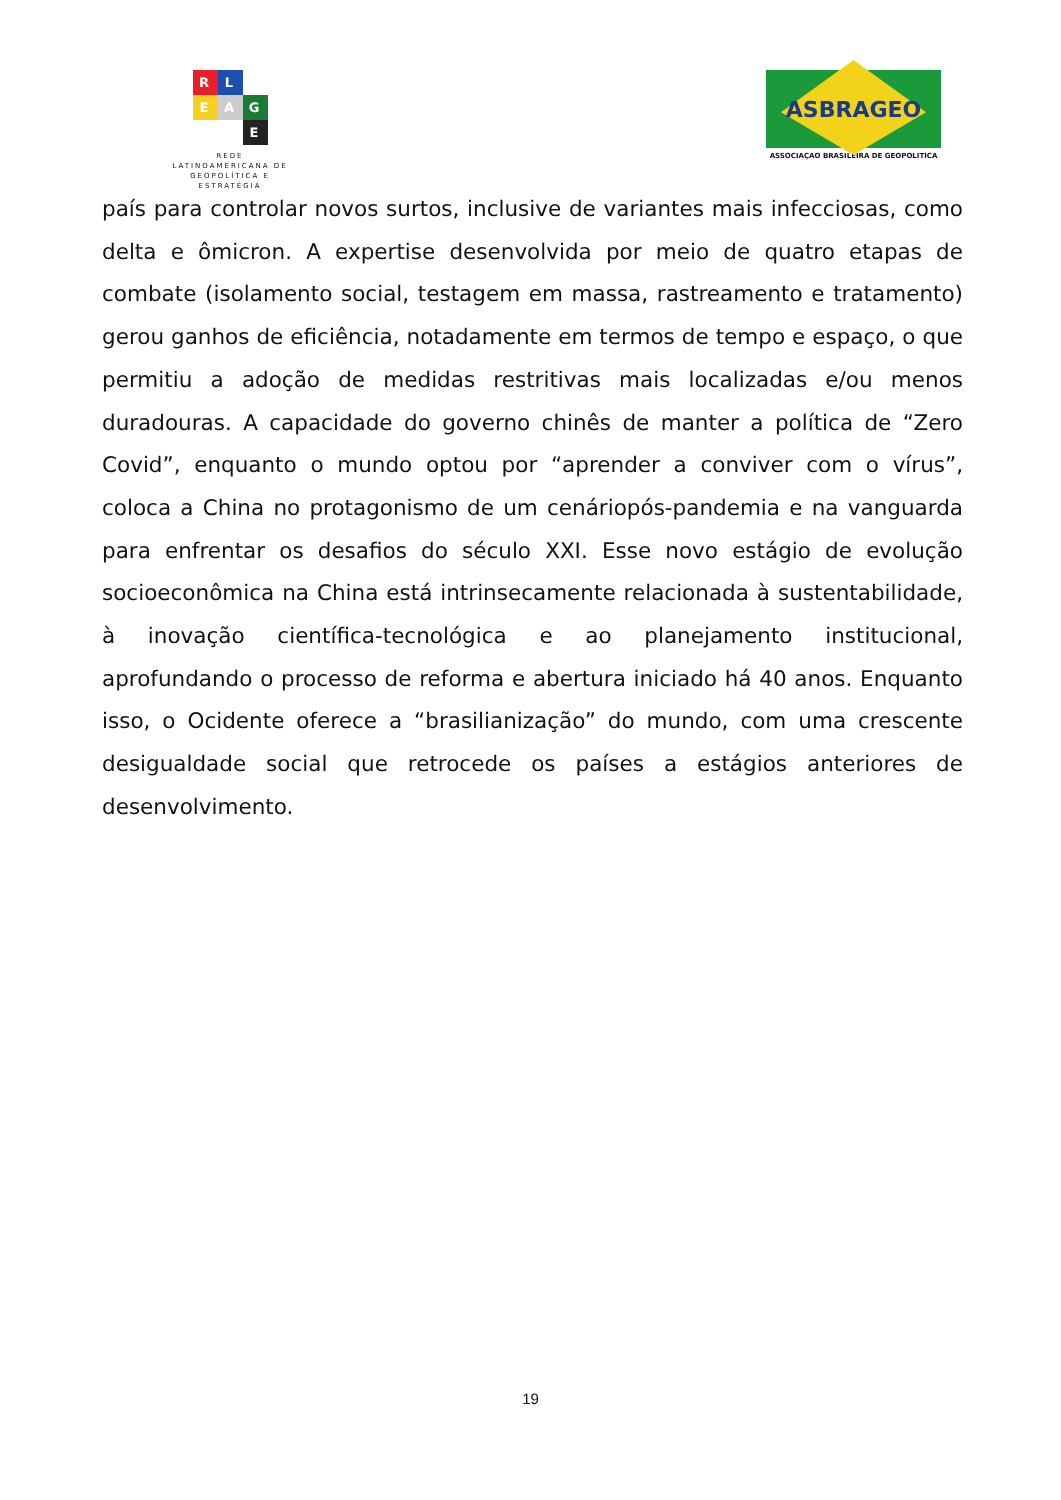R
L
E
A
G
E
REDE
LATINOAMERICANA DE
GEOPOLÍTICA E
ESTRATÉGIA
ASBRAGEO
ASSOCIAÇAO BRASILEIRA DE GEOPOLITICA
país para controlar novos surtos, inclusive de variantes mais infecciosas, como delta e ômicron. A expertise desenvolvida por meio de quatro etapas de combate (isolamento social, testagem em massa, rastreamento e tratamento) gerou ganhos de eficiência, notadamente em termos de tempo e espaço, o que permitiu a adoção de medidas restritivas mais localizadas e/ou menos duradouras. A capacidade do governo chinês de manter a política de “Zero Covid”, enquanto o mundo optou por “aprender a conviver com o vírus”, coloca a China no protagonismo de um cenáriopós-pandemia e na vanguarda para enfrentar os desafios do século XXI. Esse novo estágio de evolução socioeconômica na China está intrinsecamente relacionada à sustentabilidade, à inovação científica-tecnológica e ao planejamento institucional, aprofundando o processo de reforma e abertura iniciado há 40 anos. Enquanto isso, o Ocidente oferece a “brasilianização” do mundo, com uma crescente desigualdade social que retrocede os países a estágios anteriores de desenvolvimento.
19